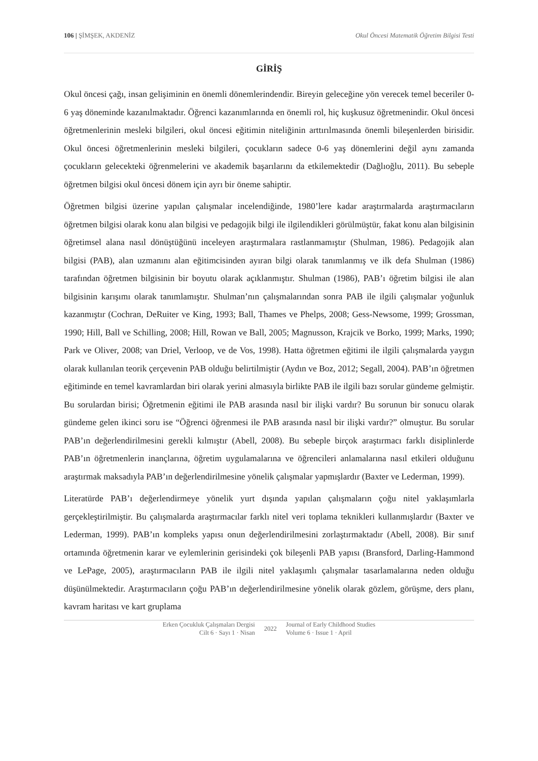106 | ŞİMŞEK, AKDENİZ Okul Öncesi Matematik Öğretim Bilgisi Testi
GİRİŞ
Okul öncesi çağı, insan gelişiminin en önemli dönemlerindendir. Bireyin geleceğine yön verecek temel beceriler 0-6 yaş döneminde kazanılmaktadır. Öğrenci kazanımlarında en önemli rol, hiç kuşkusuz öğretmenindir. Okul öncesi öğretmenlerinin mesleki bilgileri, okul öncesi eğitimin niteliğinin arttırılmasında önemli bileşenlerden birisidir. Okul öncesi öğretmenlerinin mesleki bilgileri, çocukların sadece 0-6 yaş dönemlerini değil aynı zamanda çocukların gelecekteki öğrenmelerini ve akademik başarılarını da etkilemektedir (Dağlıoğlu, 2011). Bu sebeple öğretmen bilgisi okul öncesi dönem için ayrı bir öneme sahiptir.
Öğretmen bilgisi üzerine yapılan çalışmalar incelendiğinde, 1980’lere kadar araştırmalarda araştırmacıların öğretmen bilgisi olarak konu alan bilgisi ve pedagojik bilgi ile ilgilendikleri görülmüştür, fakat konu alan bilgisinin öğretimsel alana nasıl dönüştüğünü inceleyen araştırmalara rastlanmamıştır (Shulman, 1986). Pedagojik alan bilgisi (PAB), alan uzmanını alan eğitimcisinden ayıran bilgi olarak tanımlanmış ve ilk defa Shulman (1986) tarafından öğretmen bilgisinin bir boyutu olarak açıklanmıştır. Shulman (1986), PAB’ı öğretim bilgisi ile alan bilgisinin karışımı olarak tanımlamıştır. Shulman’nın çalışmalarından sonra PAB ile ilgili çalışmalar yoğunluk kazanmıştır (Cochran, DeRuiter ve King, 1993; Ball, Thames ve Phelps, 2008; Gess-Newsome, 1999; Grossman, 1990; Hill, Ball ve Schilling, 2008; Hill, Rowan ve Ball, 2005; Magnusson, Krajcik ve Borko, 1999; Marks, 1990; Park ve Oliver, 2008; van Driel, Verloop, ve de Vos, 1998). Hatta öğretmen eğitimi ile ilgili çalışmalarda yaygın olarak kullanılan teorik çerçevenin PAB olduğu belirtilmiştir (Aydın ve Boz, 2012; Segall, 2004). PAB’ın öğretmen eğitiminde en temel kavramlardan biri olarak yerini almasıyla birlikte PAB ile ilgili bazı sorular gündeme gelmiştir. Bu sorulardan birisi; Öğretmenin eğitimi ile PAB arasında nasıl bir ilişki vardır? Bu sorunun bir sonucu olarak gündeme gelen ikinci soru ise “Öğrenci öğrenmesi ile PAB arasında nasıl bir ilişki vardır?” olmuştur. Bu sorular PAB’ın değerlendirilmesini gerekli kılmıştır (Abell, 2008). Bu sebeple birçok araştırmacı farklı disiplinlerde PAB’ın öğretmenlerin inançlarına, öğretim uygulamalarına ve öğrencileri anlamalarına nasıl etkileri olduğunu araştırmak maksadıyla PAB’ın değerlendirilmesine yönelik çalışmalar yapmışlardır (Baxter ve Lederman, 1999).
Literatürde PAB’ı değerlendirmeye yönelik yurt dışında yapılan çalışmaların çoğu nitel yaklaşımlarla gerçekleştirilmiştir. Bu çalışmalarda araştırmacılar farklı nitel veri toplama teknikleri kullanmışlardır (Baxter ve Lederman, 1999). PAB’ın kompleks yapısı onun değerlendirilmesini zorlaştırmaktadır (Abell, 2008). Bir sınıf ortamında öğretmenin karar ve eylemlerinin gerisindeki çok bileşenli PAB yapısı (Bransford, Darling-Hammond ve LePage, 2005), araştırmacıların PAB ile ilgili nitel yaklaşımlı çalışmalar tasarlamalarına neden olduğu düşünülmektedir. Araştırmacıların çoğu PAB’ın değerlendirilmesine yönelik olarak gözlem, görüşme, ders planı, kavram haritası ve kart gruplama
Erken Çocukluk Çalışmaları Dergisi
Cilt 6 · Sayı 1 · Nisan
2022
Journal of Early Childhood Studies
Volume 6 · Issue 1 · April